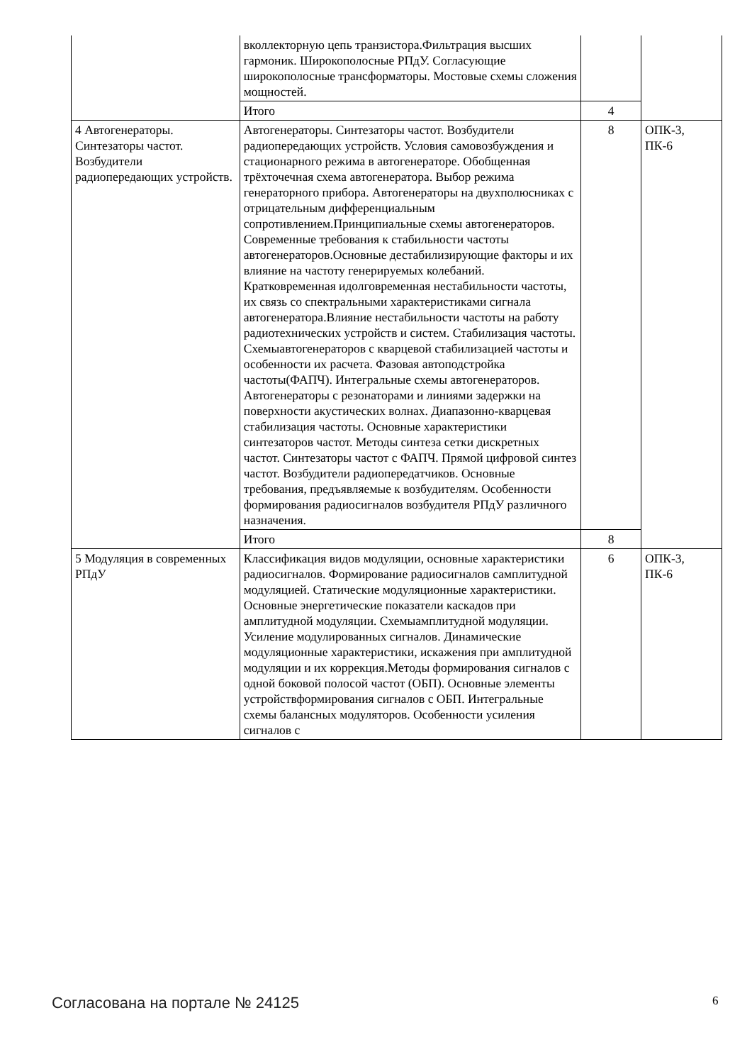| | вколлекторную цепь транзистора.Фильтрация высших гармоник. Широкополосные РПдУ. Согласующие широкополосные трансформаторы. Мостовые схемы сложения мощностей. | | |
| | Итого | 4 | |
| 4 Автогенераторы. Синтезаторы частот. Возбудители радиопередающих устройств. | Автогенераторы. Синтезаторы частот. Возбудители радиопередающих устройств. Условия самовозбуждения и стационарного режима в автогенераторе. Обобщенная трёхточечная схема автогенератора. Выбор режима генераторного прибора. Автогенераторы на двухполюсниках с отрицательным дифференциальным сопротивлением.Принципиальные схемы автогенераторов. Современные требования к стабильности частоты автогенераторов.Основные дестабилизирующие факторы и их влияние на частоту генерируемых колебаний. Кратковременная идолговременная нестабильности частоты, их связь со спектральными характеристиками сигнала автогенератора.Влияние нестабильности частоты на работу радиотехнических устройств и систем. Стабилизация частоты. Схемыавтогенераторов с кварцевой стабилизацией частоты и особенности их расчета. Фазовая автоподстройка частоты(ФАПЧ). Интегральные схемы автогенераторов. Автогенераторы с резонаторами и линиями задержки на поверхности акустических волнах. Диапазонно-кварцевая стабилизация частоты. Основные характеристики синтезаторов частот. Методы синтеза сетки дискретных частот. Синтезаторы частот с ФАПЧ. Прямой цифровой синтез частот. Возбудители радиопередатчиков. Основные требования, предъявляемые к возбудителям. Особенности формирования радиосигналов возбудителя РПдУ различного назначения. | 8 | ОПК-3, ПК-6 |
| | Итого | 8 | |
| 5 Модуляция в современных РПдУ | Классификация видов модуляции, основные характеристики радиосигналов. Формирование радиосигналов самплитудной модуляцией. Статические модуляционные характеристики. Основные энергетические показатели каскадов при амплитудной модуляции. Схемыамплитудной модуляции. Усиление модулированных сигналов. Динамические модуляционные характеристики, искажения при амплитудной модуляции и их коррекция.Методы формирования сигналов с одной боковой полосой частот (ОБП). Основные элементы устройствформирования сигналов с ОБП. Интегральные схемы балансных модуляторов. Особенности усиления сигналов с | 6 | ОПК-3, ПК-6 |
Согласована на портале № 24125 6